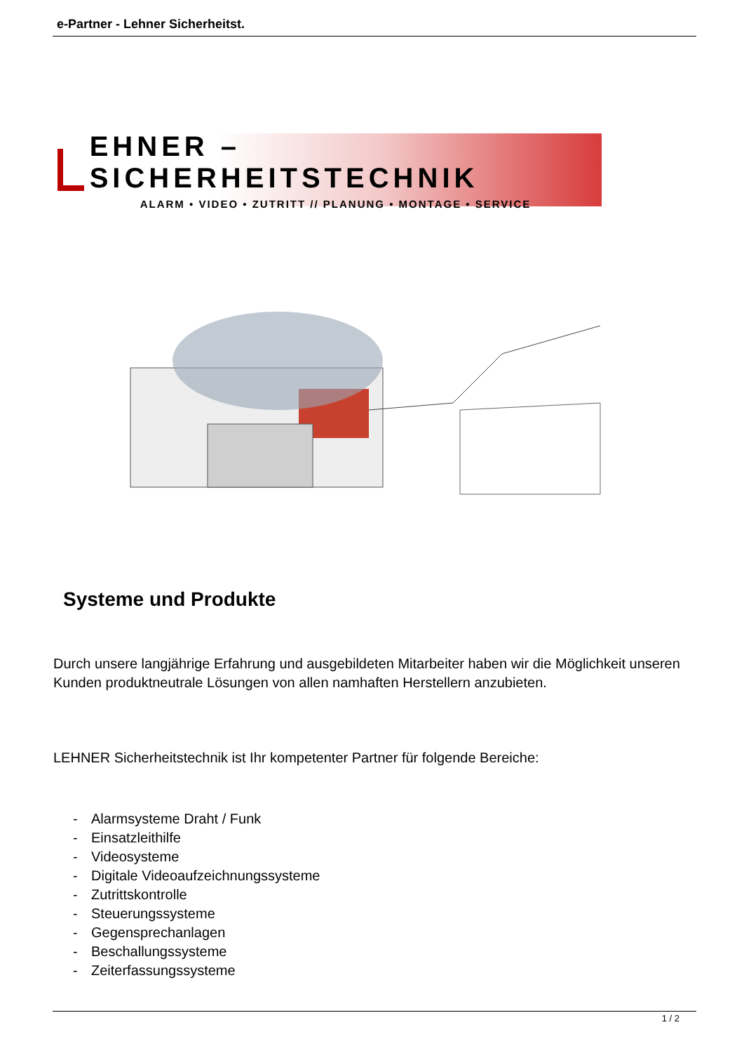e-Partner - Lehner Sicherheitst.
EHNER – SICHERHEITSTECHNIK
ALARM • VIDEO • ZUTRITT // PLANUNG • MONTAGE • SERVICE
Systeme und Produkte
Durch unsere langjährige Erfahrung und ausgebildeten Mitarbeiter haben wir die Möglichkeit unseren Kunden produktneutrale Lösungen von allen namhaften Herstellern anzubieten.
LEHNER Sicherheitstechnik ist Ihr kompetenter Partner für folgende Bereiche:
- Alarmsysteme Draht / Funk
- Einsatzleithilfe
- Videosysteme
- Digitale Videoaufzeichnungssysteme
- Zutrittskontrolle
- Steuerungssysteme
- Gegensprechanlagen
- Beschallungssysteme
- Zeiterfassungssysteme
1 / 2